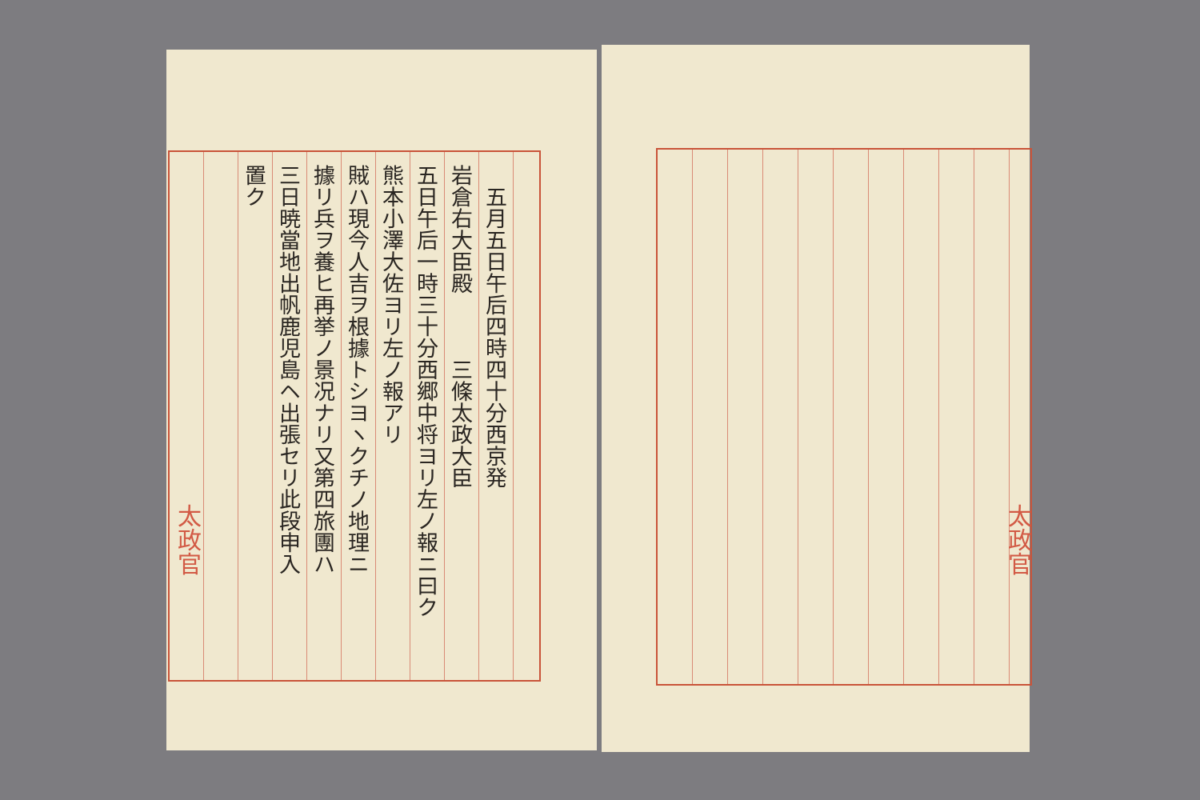五月五日午后四時四十分西京発
岩倉右大臣殿　　　三條太政大臣
五日午后一時三十分西郷中将ヨリ左ノ報ニ曰ク
熊本小澤大佐ヨリ左ノ報アリ
賊ハ現今人吉ヲ根據トシヨヽクチノ地理ニ
據リ兵ヲ養ヒ再挙ノ景况ナリ又第四旅團ハ
三日暁當地出帆鹿児島ヘ出張セリ此段申入
置ク
太政官
太政官